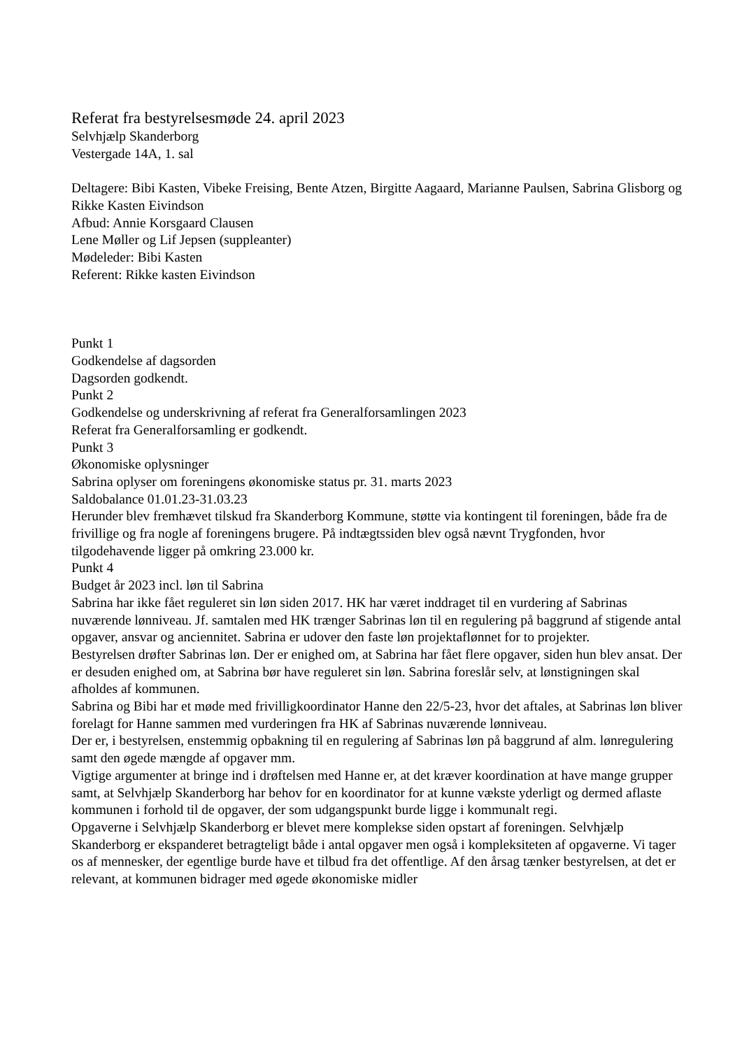Referat fra bestyrelsesmøde 24. april 2023
Selvhjælp Skanderborg
Vestergade 14A, 1. sal
Deltagere: Bibi Kasten, Vibeke Freising, Bente Atzen, Birgitte Aagaard, Marianne Paulsen, Sabrina Glisborg og Rikke Kasten Eivindson
Afbud: Annie Korsgaard Clausen
Lene Møller og Lif Jepsen (suppleanter)
Mødeleder: Bibi Kasten
Referent: Rikke kasten Eivindson
Punkt 1
Godkendelse af dagsorden
Dagsorden godkendt.
Punkt 2
Godkendelse og underskrivning af referat fra Generalforsamlingen 2023
Referat fra Generalforsamling er godkendt.
Punkt 3
Økonomiske oplysninger
Sabrina oplyser om foreningens økonomiske status pr. 31. marts 2023
Saldobalance 01.01.23-31.03.23
Herunder blev fremhævet tilskud fra Skanderborg Kommune, støtte via kontingent til foreningen, både fra de frivillige og fra nogle af foreningens brugere. På indtægtssiden blev også nævnt Trygfonden, hvor tilgodehavende ligger på omkring 23.000 kr.
Punkt 4
Budget år 2023 incl. løn til Sabrina
Sabrina har ikke fået reguleret sin løn siden 2017. HK har været inddraget til en vurdering af Sabrinas nuværende lønniveau. Jf. samtalen med HK trænger Sabrinas løn til en regulering på baggrund af stigende antal opgaver, ansvar og anciennitet. Sabrina er udover den faste løn projektaflønnet for to projekter.
Bestyrelsen drøfter Sabrinas løn. Der er enighed om, at Sabrina har fået flere opgaver, siden hun blev ansat. Der er desuden enighed om, at Sabrina bør have reguleret sin løn. Sabrina foreslår selv, at lønstigningen skal afholdes af kommunen.
Sabrina og Bibi har et møde med frivilligkoordinator Hanne den 22/5-23, hvor det aftales, at Sabrinas løn bliver forelagt for Hanne sammen med vurderingen fra HK af Sabrinas nuværende lønniveau.
Der er, i bestyrelsen, enstemmig opbakning til en regulering af Sabrinas løn på baggrund af alm. lønregulering samt den øgede mængde af opgaver mm.
Vigtige argumenter at bringe ind i drøftelsen med Hanne er, at det kræver koordination at have mange grupper samt, at Selvhjælp Skanderborg har behov for en koordinator for at kunne vækste yderligt og dermed aflaste kommunen i forhold til de opgaver, der som udgangspunkt burde ligge i kommunalt regi.
Opgaverne i Selvhjælp Skanderborg er blevet mere komplekse siden opstart af foreningen. Selvhjælp Skanderborg er ekspanderet betragteligt både i antal opgaver men også i kompleksiteten af opgaverne. Vi tager os af mennesker, der egentlige burde have et tilbud fra det offentlige. Af den årsag tænker bestyrelsen, at det er relevant, at kommunen bidrager med øgede økonomiske midler